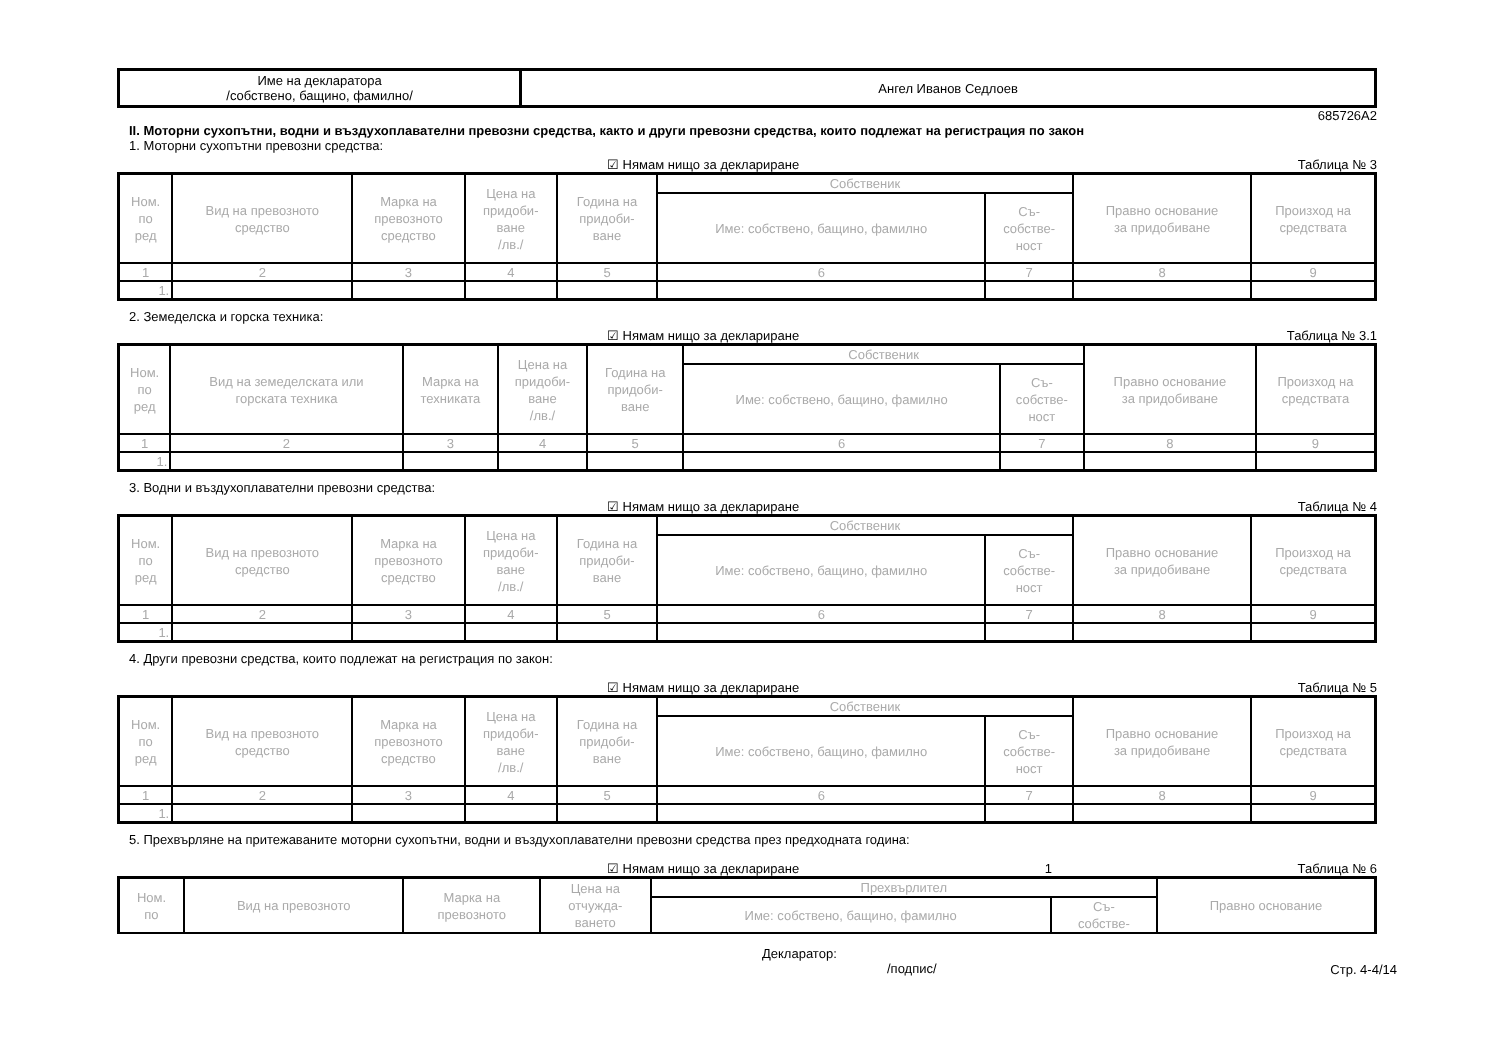| Име на декларатора /собствено, бащино, фамилно/ | Ангел Иванов Седлоев |
685726A2
II. Моторни сухопътни, водни и въздухоплавателни превозни средства, както и други превозни средства, които подлежат на регистрация по закон
1. Моторни сухопътни превозни средства:
☑ Нямам нищо за деклариране Таблица № 3
| Ном. по ред | Вид на превозното средство | Марка на превозното средство | Цена на придоби- ване /лв./ | Година на придоби- ване | Собственик | | Правно основание за придобиване | Произход на средствата |
| --- | --- | --- | --- | --- | --- | --- | --- | --- |
| | | | | | Име: собствено, бащино, фамилно | Съ- собстве- ност | | |
| 1 | 2 | 3 | 4 | 5 | 6 | 7 | 8 | 9 |
| 1. | | | | | | | | |
2. Земеделска и горска техника:
☑ Нямам нищо за деклариране Таблица № 3.1
| Ном. по ред | Вид на земеделската или горската техника | Марка на техниката | Цена на придоби- ване /лв./ | Година на придоби- ване | Собственик | | Правно основание за придобиване | Произход на средствата |
| --- | --- | --- | --- | --- | --- | --- | --- | --- |
| | | | | | Име: собствено, бащино, фамилно | Съ- собстве- ност | | |
| 1 | 2 | 3 | 4 | 5 | 6 | 7 | 8 | 9 |
| 1. | | | | | | | | |
3. Водни и въздухоплавателни превозни средства:
☑ Нямам нищо за деклариране Таблица № 4
| Ном. по ред | Вид на превозното средство | Марка на превозното средство | Цена на придоби- ване /лв./ | Година на придоби- ване | Собственик | | Правно основание за придобиване | Произход на средствата |
| --- | --- | --- | --- | --- | --- | --- | --- | --- |
| | | | | | Име: собствено, бащино, фамилно | Съ- собстве- ност | | |
| 1 | 2 | 3 | 4 | 5 | 6 | 7 | 8 | 9 |
| 1. | | | | | | | | |
4. Други превозни средства, които подлежат на регистрация по закон:
☑ Нямам нищо за деклариране Таблица № 5
| Ном. по ред | Вид на превозното средство | Марка на превозното средство | Цена на придоби- ване /лв./ | Година на придоби- ване | Собственик | | Правно основание за придобиване | Произход на средствата |
| --- | --- | --- | --- | --- | --- | --- | --- | --- |
| | | | | | Име: собствено, бащино, фамилно | Съ- собстве- ност | | |
| 1 | 2 | 3 | 4 | 5 | 6 | 7 | 8 | 9 |
| 1. | | | | | | | | |
5. Прехвърляне на притежаваните моторни сухопътни, водни и въздухоплавателни превозни средства през предходната година:
☑ Нямам нищо за деклариране 1 Таблица № 6
| Ном. по | Вид на превозното | Марка на превозното | Цена на отчужда- ването | Прехвърлител | | Правно основание |
| --- | --- | --- | --- | --- | --- | --- |
| | | | | Име: собствено, бащино, фамилно | Съ- собстве- | |
Декларатор:
/подпис/ Стр. 4-4/14